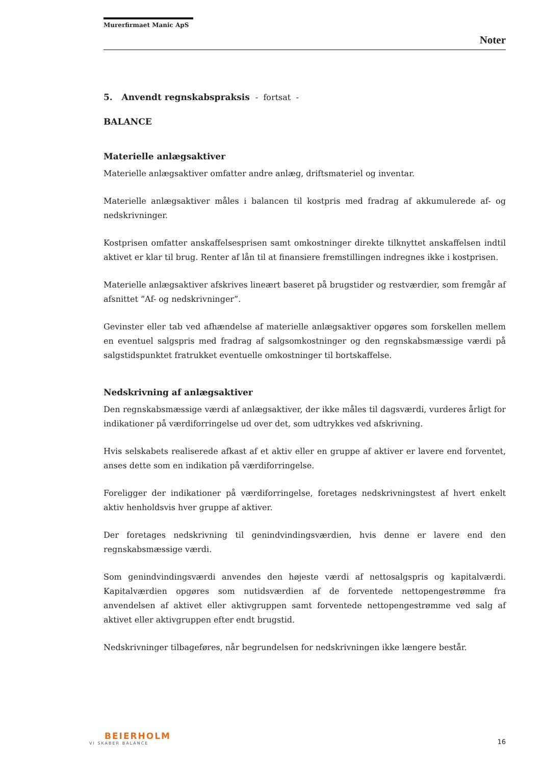Murerfirmaet Manic ApS
Noter
5. Anvendt regnskabspraksis - fortsat -
BALANCE
Materielle anlægsaktiver
Materielle anlægsaktiver omfatter andre anlæg, driftsmateriel og inventar.
Materielle anlægsaktiver måles i balancen til kostpris med fradrag af akkumulerede af- og nedskrivninger.
Kostprisen omfatter anskaffelsesprisen samt omkostninger direkte tilknyttet anskaffelsen indtil aktivet er klar til brug. Renter af lån til at finansiere fremstillingen indregnes ikke i kostprisen.
Materielle anlægsaktiver afskrives lineært baseret på brugstider og restværdier, som fremgår af afsnittet ”Af- og nedskrivninger”.
Gevinster eller tab ved afhændelse af materielle anlægsaktiver opgøres som forskellen mellem en eventuel salgspris med fradrag af salgsomkostninger og den regnskabsmæssige værdi på salgstidspunktet fratrukket eventuelle omkostninger til bortskaffelse.
Nedskrivning af anlægsaktiver
Den regnskabsmæssige værdi af anlægsaktiver, der ikke måles til dagsværdi, vurderes årligt for indikationer på værdiforringelse ud over det, som udtrykkes ved afskrivning.
Hvis selskabets realiserede afkast af et aktiv eller en gruppe af aktiver er lavere end forventet, anses dette som en indikation på værdiforringelse.
Foreligger der indikationer på værdiforringelse, foretages nedskrivningstest af hvert enkelt aktiv henholdsvis hver gruppe af aktiver.
Der foretages nedskrivning til genindvindingsværdien, hvis denne er lavere end den regnskabsmæssige værdi.
Som genindvindingsværdi anvendes den højeste værdi af nettosalgspris og kapitalværdi. Kapitalværdien opgøres som nutidsværdien af de forventede nettopengestrømme fra anvendelsen af aktivet eller aktivgruppen samt forventede nettopengestrømme ved salg af aktivet eller aktivgruppen efter endt brugstid.
Nedskrivninger tilbageføres, når begrundelsen for nedskrivningen ikke længere består.
BEIERHOLM
VI SKABER BALANCE
16